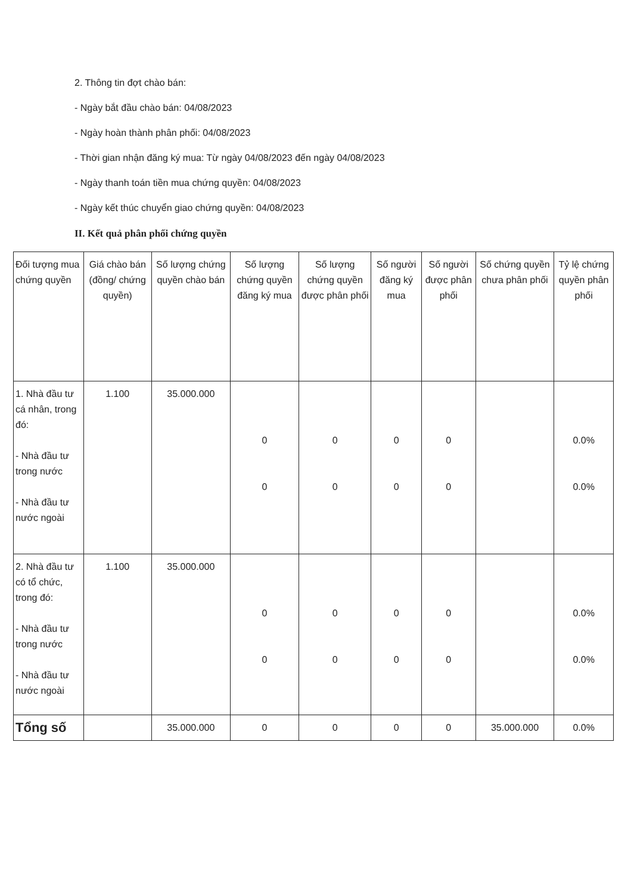2. Thông tin đợt chào bán:
- Ngày bắt đầu chào bán: 04/08/2023
- Ngày hoàn thành phân phối: 04/08/2023
- Thời gian nhận đăng ký mua: Từ ngày 04/08/2023 đến ngày 04/08/2023
- Ngày thanh toán tiền mua chứng quyền: 04/08/2023
- Ngày kết thúc chuyển giao chứng quyền: 04/08/2023
II. Kết quả phân phối chứng quyền
| Đối tượng mua chứng quyền | Giá chào bán (đồng/ chứng quyền) | Số lượng chứng quyền chào bán | Số lượng chứng quyền đăng ký mua | Số lượng chứng quyền được phân phối | Số người đăng ký mua | Số người được phân phối | Số chứng quyền chưa phân phối | Tỷ lệ chứng quyền phân phối |
| --- | --- | --- | --- | --- | --- | --- | --- | --- |
| 1. Nhà đầu tư cá nhân, trong đó: - Nhà đầu tư trong nước - Nhà đầu tư nước ngoài | 1.100 | 35.000.000 | 0 0 | 0 0 | 0 0 | 0 0 | | 0.0% 0.0% |
| 2. Nhà đầu tư có tổ chức, trong đó: - Nhà đầu tư trong nước - Nhà đầu tư nước ngoài | 1.100 | 35.000.000 | 0 0 | 0 0 | 0 0 | 0 0 | | 0.0% 0.0% |
| Tổng số | | 35.000.000 | 0 | 0 | 0 | 0 | 35.000.000 | 0.0% |